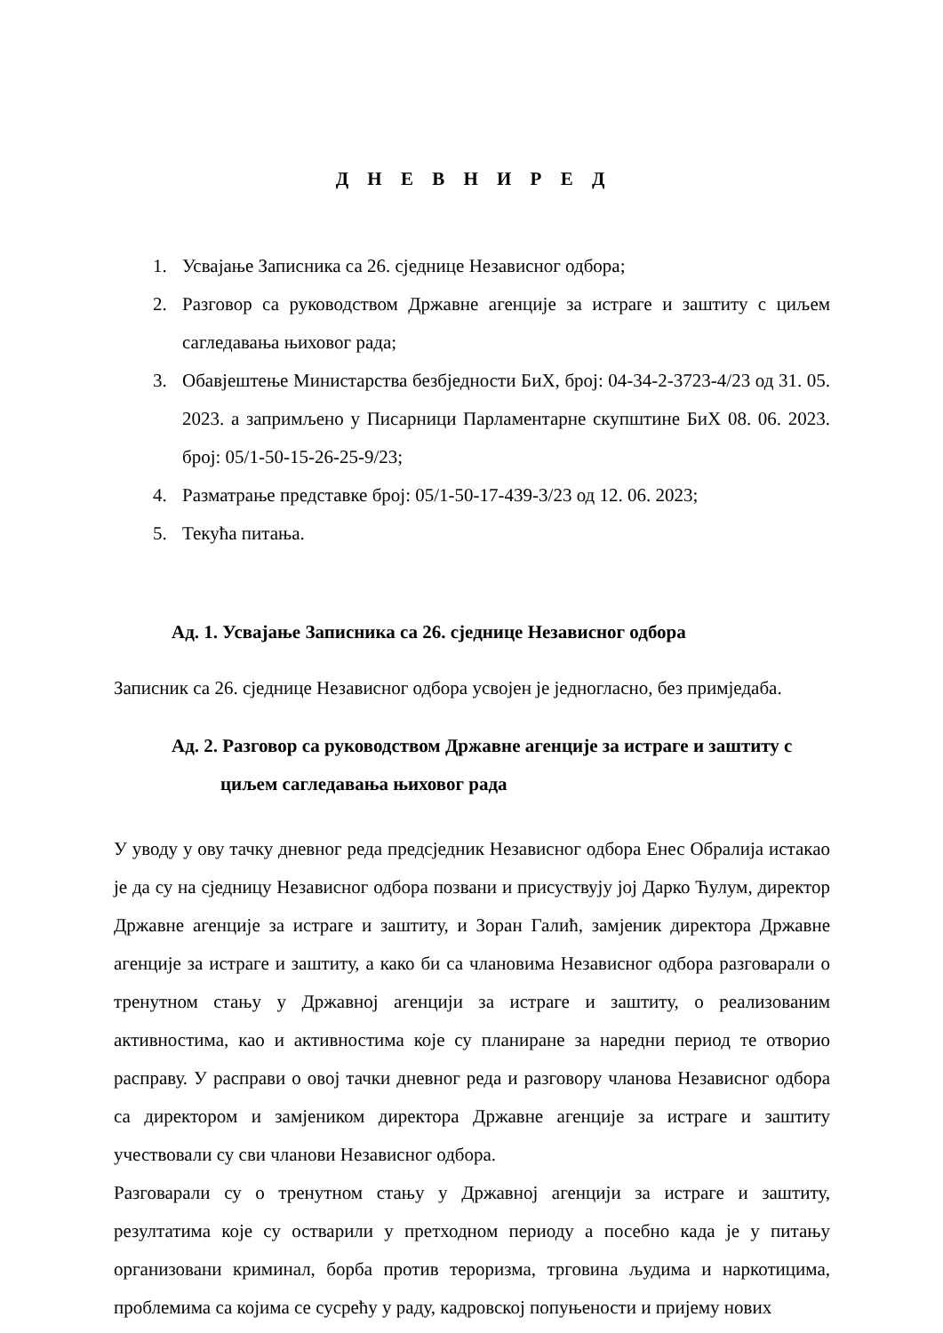Д Н Е В Н И Р Е Д
1. Усвајање Записника са 26. сједнице Независног одбора;
2. Разговор са руководством Државне агенције за истраге и заштиту с циљем сагледавања њиховог рада;
3. Обавјештење Министарства безбједности БиХ, број: 04-34-2-3723-4/23 од 31. 05. 2023. а запримљено у Писарници Парламентарне скупштине БиХ 08. 06. 2023. број: 05/1-50-15-26-25-9/23;
4. Разматрање представке број: 05/1-50-17-439-3/23 од 12. 06. 2023;
5. Текућа питања.
Ад. 1. Усвајање Записника са 26. сједнице Независног одбора
Записник са 26. сједнице Независног одбора усвојен је једногласно, без примједаба.
Ад. 2. Разговор са руководством Државне агенције за истраге и заштиту с циљем сагледавања њиховог рада
У уводу у ову тачку дневног реда предсједник Независног одбора Енес Обралија истакао је да су на сједницу Независног одбора позвани и присуствују јој Дарко Ћулум, директор Државне агенције за истраге и заштиту, и Зоран Галић, замјеник директора Државне агенције за истраге и заштиту, а како би са члановима Независног одбора разговарали о тренутном стању у Државној агенцији за истраге и заштиту, о реализованим активностима, као и активностима које су планиране за наредни период те отворио расправу. У расправи о овој тачки дневног реда и разговору чланова Независног одбора са директором и замјеником директора Државне агенције за истраге и заштиту учествовали су сви чланови Независног одбора.
Разговарали су о тренутном стању у Државној агенцији за истраге и заштиту, резултатима које су остварили у претходном периоду а посебно када је у питању организовани криминал, борба против тероризма, трговина људима и наркотицима, проблемима са којима се сусрећу у раду, кадровској попуњености и пријему нових